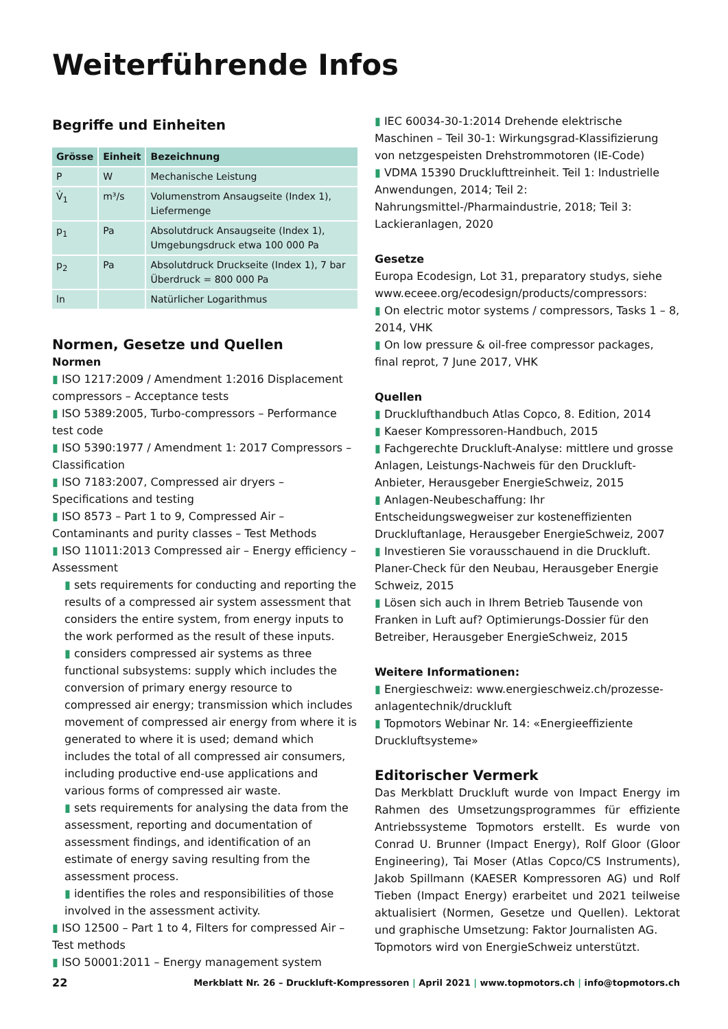Weiterführende Infos
Begriffe und Einheiten
| Grösse | Einheit | Bezeichnung |
| --- | --- | --- |
| P | W | Mechanische Leistung |
| V̇<sub>1</sub> | m³/s | Volumenstrom Ansaugseite (Index 1), Liefermenge |
| p<sub>1</sub> | Pa | Absolutdruck Ansaugseite (Index 1), Umgebungsdruck etwa 100 000 Pa |
| p<sub>2</sub> | Pa | Absolutdruck Druckseite (Index 1), 7 bar Überdruck = 800 000 Pa |
| ln | | Natürlicher Logarithmus |
Normen, Gesetze und Quellen
Normen
▮ ISO 1217:2009 / Amendment 1:2016 Displacement compressors – Acceptance tests
▮ ISO 5389:2005, Turbo-compressors – Performance test code
▮ ISO 5390:1977 / Amendment 1: 2017 Compressors – Classification
▮ ISO 7183:2007, Compressed air dryers – Specifications and testing
▮ ISO 8573 – Part 1 to 9, Compressed Air – Contaminants and purity classes – Test Methods
▮ ISO 11011:2013 Compressed air – Energy efficiency – Assessment
▮ sets requirements for conducting and reporting the results of a compressed air system assessment that considers the entire system, from energy inputs to the work performed as the result of these inputs.
▮ considers compressed air systems as three functional subsystems: supply which includes the conversion of primary energy resource to compressed air energy; transmission which includes movement of compressed air energy from where it is generated to where it is used; demand which includes the total of all compressed air consumers, including productive end-use applications and various forms of compressed air waste.
▮ sets requirements for analysing the data from the assessment, reporting and documentation of assessment findings, and identification of an estimate of energy saving resulting from the assessment process.
▮ identifies the roles and responsibilities of those involved in the assessment activity.
▮ ISO 12500 – Part 1 to 4, Filters for compressed Air – Test methods
▮ ISO 50001:2011 – Energy management system
▮ IEC 60034-30-1:2014 Drehende elektrische Maschinen – Teil 30-1: Wirkungsgrad-Klassifizierung von netzgespeisten Drehstrommotoren (IE-Code)
▮ VDMA 15390 Drucklufttreinheit. Teil 1: Industrielle Anwendungen, 2014; Teil 2: Nahrungsmittel-/Pharmaindustrie, 2018; Teil 3: Lackieranlagen, 2020
Gesetze
Europa Ecodesign, Lot 31, preparatory studys, siehe www.eceee.org/ecodesign/products/compressors:
▮ On electric motor systems / compressors, Tasks 1 – 8, 2014, VHK
▮ On low pressure & oil-free compressor packages, final reprot, 7 June 2017, VHK
Quellen
▮ Drucklufthandbuch Atlas Copco, 8. Edition, 2014
▮ Kaeser Kompressoren-Handbuch, 2015
▮ Fachgerechte Druckluft-Analyse: mittlere und grosse Anlagen, Leistungs-Nachweis für den Druckluft-Anbieter, Herausgeber EnergieSchweiz, 2015
▮ Anlagen-Neubeschaffung: Ihr Entscheidungswegweiser zur kosteneffizienten Druckluftanlage, Herausgeber EnergieSchweiz, 2007
▮ Investieren Sie vorausschauend in die Druckluft. Planer-Check für den Neubau, Herausgeber Energie Schweiz, 2015
▮ Lösen sich auch in Ihrem Betrieb Tausende von Franken in Luft auf? Optimierungs-Dossier für den Betreiber, Herausgeber EnergieSchweiz, 2015
Weitere Informationen:
▮ Energieschweiz: www.energieschweiz.ch/prozesse-anlagentechnik/druckluft
▮ Topmotors Webinar Nr. 14: «Energieeffiziente Druckluftsysteme»
Editorischer Vermerk
Das Merkblatt Druckluft wurde von Impact Energy im Rahmen des Umsetzungsprogrammes für effiziente Antriebssysteme Topmotors erstellt. Es wurde von Conrad U. Brunner (Impact Energy), Rolf Gloor (Gloor Engineering), Tai Moser (Atlas Copco/CS Instruments), Jakob Spillmann (KAESER Kompressoren AG) und Rolf Tieben (Impact Energy) erarbeitet und 2021 teilweise aktualisiert (Normen, Gesetze und Quellen). Lektorat und graphische Umsetzung: Faktor Journalisten AG.
Topmotors wird von EnergieSchweiz unterstützt.
22 Merkblatt Nr. 26 – Druckluft-Kompressoren | April 2021 | www.topmotors.ch | info@topmotors.ch